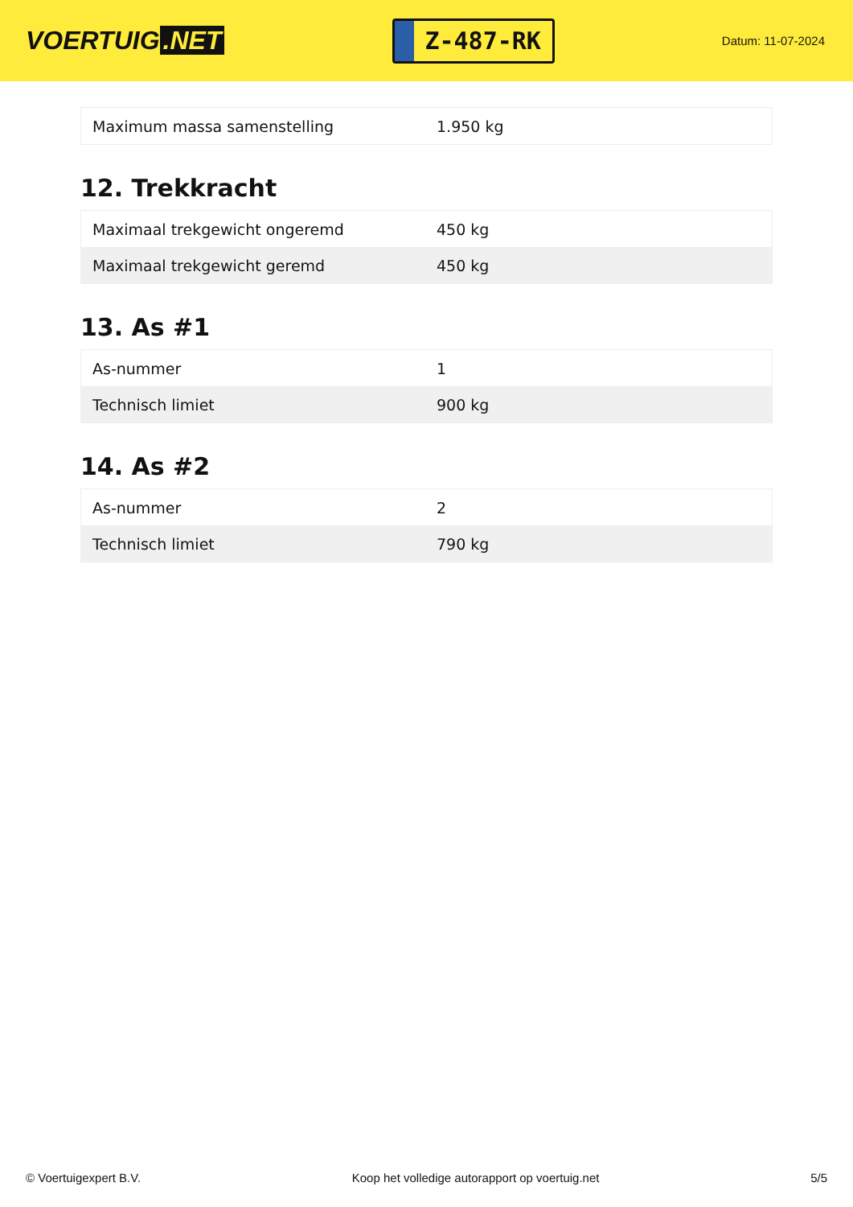VOERTUIG.NET
Z-487-RK
Datum: 11-07-2024
| Maximum massa samenstelling | 1.950 kg |
12. Trekkracht
| Maximaal trekgewicht ongeremd | 450 kg |
| Maximaal trekgewicht geremd | 450 kg |
13. As #1
| As-nummer | 1 |
| Technisch limiet | 900 kg |
14. As #2
| As-nummer | 2 |
| Technisch limiet | 790 kg |
© Voertuigexpert B.V. Koop het volledige autorapport op voertuig.net 5/5